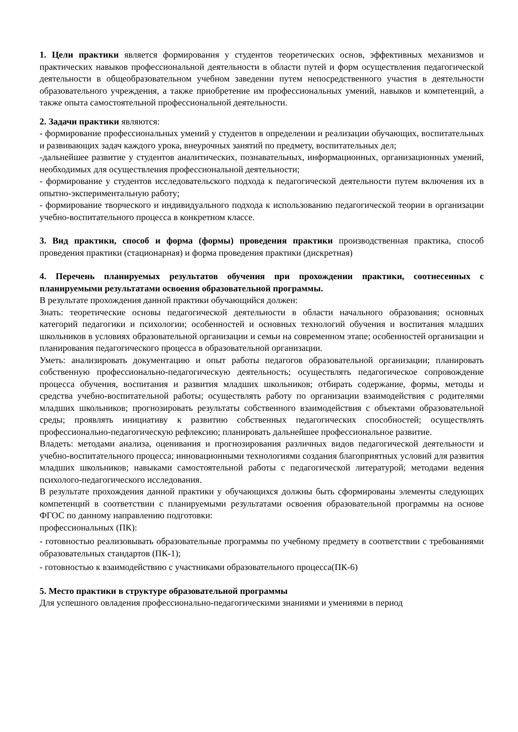1. Цели практики является формирования у студентов теоретических основ, эффективных механизмов и практических навыков профессиональной деятельности в области путей и форм осуществления педагогической деятельности в общеобразовательном учебном заведении путем непосредственного участия в деятельности образовательного учреждения, а также приобретение им профессиональных умений, навыков и компетенций, а также опыта самостоятельной профессиональной деятельности.
2. Задачи практики являются:
- формирование профессиональных умений у студентов в определении и реализации обучающих, воспитательных и развивающих задач каждого урока, внеурочных занятий по предмету, воспитательных дел;
-дальнейшее развитие у студентов аналитических, познавательных, информационных, организационных умений, необходимых для осуществления профессиональной деятельности;
- формирование у студентов исследовательского подхода к педагогической деятельности путем включения их в опытно-экспериментальную работу;
- формирование творческого и индивидуального подхода к использованию педагогической теории в организации учебно-воспитательного процесса в конкретном классе.
3. Вид практики, способ и форма (формы) проведения практики производственная практика, способ проведения практики (стационарная) и форма проведения практики (дискретная)
4. Перечень планируемых результатов обучения при прохождении практики, соотнесенных с планируемыми результатами освоения образовательной программы.
В результате прохождения данной практики обучающийся должен:
Знать: теоретические основы педагогической деятельности в области начального образования; основных категорий педагогики и психологии; особенностей и основных технологий обучения и воспитания младших школьников в условиях образовательной организации и семьи на современном этапе; особенностей организации и планирования педагогического процесса в образовательной организации.
Уметь: анализировать документацию и опыт работы педагогов образовательной организации; планировать собственную профессионально-педагогическую деятельность; осуществлять педагогическое сопровождение процесса обучения, воспитания и развития младших школьников; отбирать содержание, формы, методы и средства учебно-воспитательной работы; осуществлять работу по организации взаимодействия с родителями младших школьников; прогнозировать результаты собственного взаимодействия с объектами образовательной среды; проявлять инициативу к развитию собственных педагогических способностей; осуществлять профессионально-педагогическую рефлексию; планировать дальнейшее профессиональное развитие.
Владеть: методами анализа, оценивания и прогнозирования различных видов педагогической деятельности и учебно-воспитательного процесса; инновационными технологиями создания благоприятных условий для развития младших школьников; навыками самостоятельной работы с педагогической литературой; методами ведения психолого-педагогического исследования.
В результате прохождения данной практики у обучающихся должны быть сформированы элементы следующих компетенций в соответствии с планируемыми результатами освоения образовательной программы на основе ФГОС по данному направлению подготовки:
профессиональных (ПК):
- готовностью реализовывать образовательные программы по учебному предмету в соответствии с требованиями образовательных стандартов (ПК-1);
- готовностью к взаимодействию с участниками образовательного процесса(ПК-6)
5. Место практики в структуре образовательной программы
Для успешного овладения профессионально-педагогическими знаниями и умениями в период